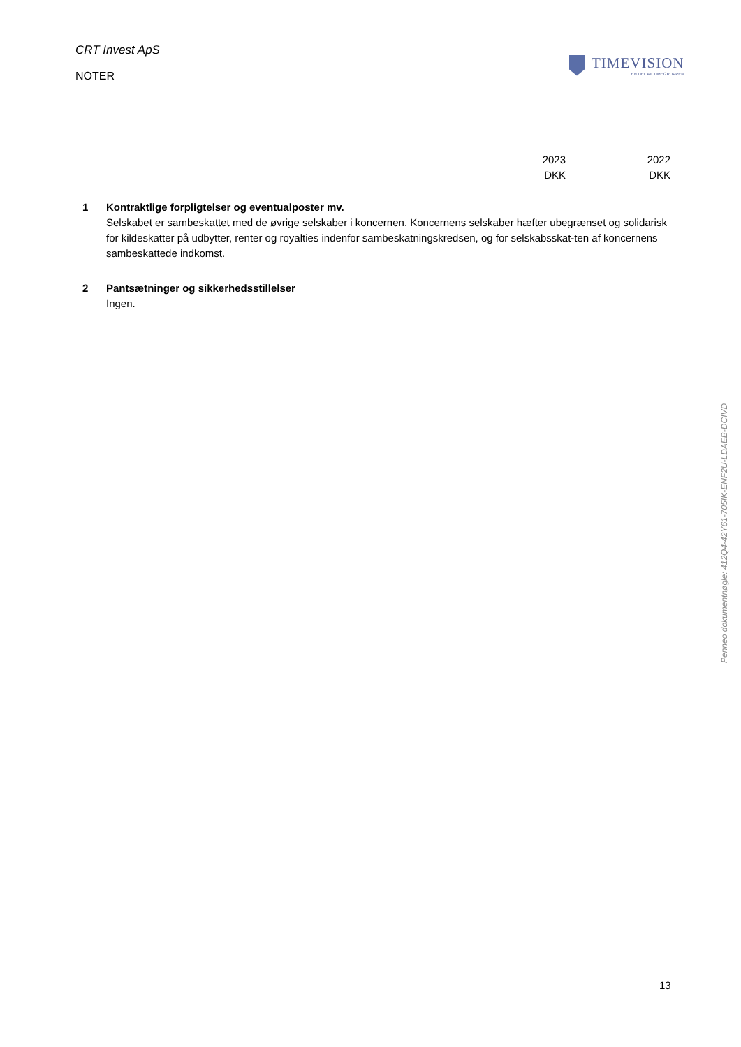CRT Invest ApS
NOTER
TIMEVISION
EN DEL AF TIMEGRUPPEN
2023
DKK
2022
DKK
1 Kontraktlige forpligtelser og eventualposter mv.
Selskabet er sambeskattet med de øvrige selskaber i koncernen. Koncernens selskaber hæfter ubegrænset og solidarisk for kildeskatter på udbytter, renter og royalties indenfor sambeskatningskredsen, og for selskabsskat-ten af koncernens sambeskattede indkomst.
2 Pantsætninger og sikkerhedsstillelser
Ingen.
Penneo dokumentnøgle: 412Q4-42Y61-705IK-ENF2U-LDAEB-DCIVD
13